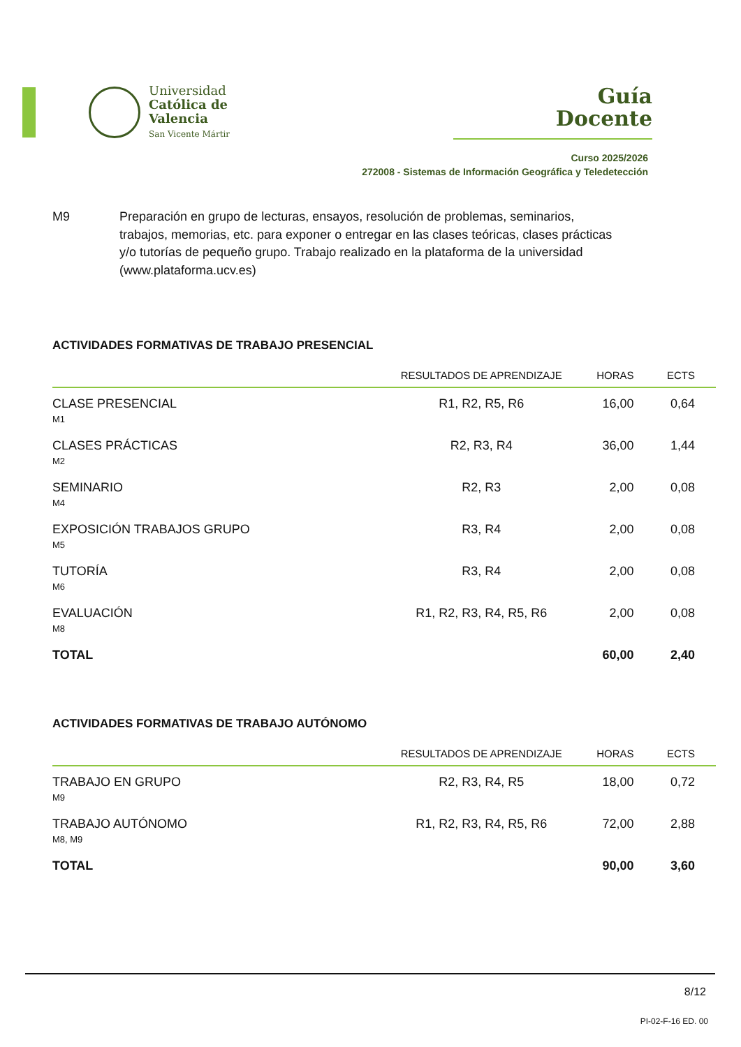Universidad
Católica de
Valencia
San Vicente Mártir
Guía
Docente
Curso 2025/2026
272008 - Sistemas de Información Geográfica y Teledetección
M9 Preparación en grupo de lecturas, ensayos, resolución de problemas, seminarios, trabajos, memorias, etc. para exponer o entregar en las clases teóricas, clases prácticas y/o tutorías de pequeño grupo. Trabajo realizado en la plataforma de la universidad (www.plataforma.ucv.es)
ACTIVIDADES FORMATIVAS DE TRABAJO PRESENCIAL
| | RESULTADOS DE APRENDIZAJE | HORAS | ECTS |
| --- | --- | --- | --- |
| CLASE PRESENCIAL M1 | R1, R2, R5, R6 | 16,00 | 0,64 |
| CLASES PRÁCTICAS M2 | R2, R3, R4 | 36,00 | 1,44 |
| SEMINARIO M4 | R2, R3 | 2,00 | 0,08 |
| EXPOSICIÓN TRABAJOS GRUPO M5 | R3, R4 | 2,00 | 0,08 |
| TUTORÍA M6 | R3, R4 | 2,00 | 0,08 |
| EVALUACIÓN M8 | R1, R2, R3, R4, R5, R6 | 2,00 | 0,08 |
| TOTAL | | 60,00 | 2,40 |
ACTIVIDADES FORMATIVAS DE TRABAJO AUTÓNOMO
| | RESULTADOS DE APRENDIZAJE | HORAS | ECTS |
| --- | --- | --- | --- |
| TRABAJO EN GRUPO M9 | R2, R3, R4, R5 | 18,00 | 0,72 |
| TRABAJO AUTÓNOMO M8, M9 | R1, R2, R3, R4, R5, R6 | 72,00 | 2,88 |
| TOTAL | | 90,00 | 3,60 |
8/12
PI-02-F-16 ED. 00